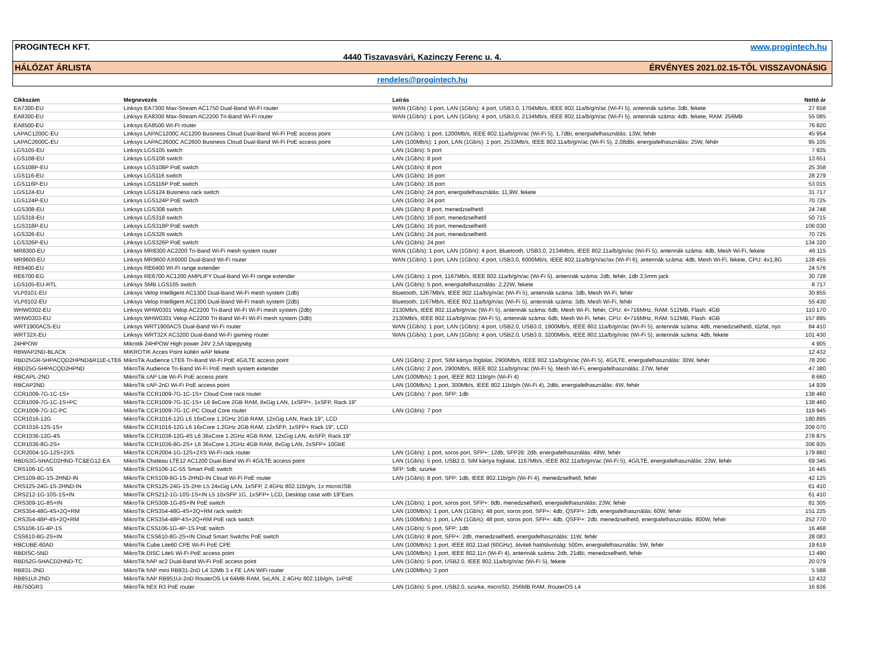PROGINTECH KFT.
4440 Tiszavasvári, Kazinczy Ferenc u. 4.
www.progintech.hu
HÁLÓZAT ÁRLISTA ÉRVÉNYES 2021.02.15-TŐL VISSZAVONÁSIG
rendeles@progintech.hu
| Cikkszám | Megnevezés | Leírás | Nettó ár |
| --- | --- | --- | --- |
| EA7300-EU | Linksys EA7300 Max-Stream AC1750 Dual-Band Wi-Fi router | WAN (1Gb/s): 1 port, LAN (1Gb/s): 4 port, USB3.0, 1704Mb/s, IEEE 802.11a/b/g/n/ac (Wi-Fi 5), antennák száma: 3db, fekete | 27 658 |
| EA8300-EU | Linksys EA8300 Max-Stream AC2200 Tri-Band Wi-Fi router | WAN (1Gb/s): 1 port, LAN (1Gb/s): 4 port, USB3.0, 2134Mb/s, IEEE 802.11a/b/g/n/ac (Wi-Fi 5), antennák száma: 4db, fekete, RAM: 256MB | 55 085 |
| EA8500-EU | Linksys EA8500 WI-FI router | | 76 820 |
| LAPAC1200C-EU | Linksys LAPAC1200C AC1200 Business Cloud Dual-Band Wi-Fi PoE access point | LAN (1Gb/s): 1 port, 1200Mb/s, IEEE 802.11a/b/g/n/ac (Wi-Fi 5), 1,7dBi, energiafelhasználás: 13W, fehér | 45 954 |
| LAPAC2600C-EU | Linksys LAPAC2600C AC2600 Business Cloud Dual-Band Wi-Fi PoE access point | LAN (100Mb/s): 1 port, LAN (1Gb/s): 1 port, 2533Mb/s, IEEE 802.11a/b/g/n/ac (Wi-Fi 5), 2,08dBi, energiafelhasználás: 25W, fehér | 95 105 |
| LGS105-EU | Linksys LGS105 switch | LAN (1Gb/s): 5 port | 7 935 |
| LGS108-EU | Linksys LGS108 switch | LAN (1Gb/s): 8 port | 13 651 |
| LGS108P-EU | Linksys LGS108P PoE switch | LAN (1Gb/s): 8 port | 25 358 |
| LGS116-EU | Linksys LGS116 switch | LAN (1Gb/s): 16 port | 28 279 |
| LGS116P-EU | Linksys LGS116P PoE switch | LAN (1Gb/s): 16 port | 53 015 |
| LGS124-EU | Linksys LGS124 Business rack switch | LAN (1Gb/s): 24 port, energiafelhasználás: 11,9W, fekete | 31 717 |
| LGS124P-EU | Linksys LGS124P PoE switch | LAN (1Gb/s): 24 port | 70 725 |
| LGS308-EU | Linksys LGS308 switch | LAN (1Gb/s): 8 port, menedzselhető | 24 748 |
| LGS318-EU | Linksys LGS318 switch | LAN (1Gb/s): 16 port, menedzselhető | 50 715 |
| LGS318P-EU | Linksys LGS318P PoE switch | LAN (1Gb/s): 16 port, menedzselhető | 106 030 |
| LGS326-EU | Linksys LGS326 switch | LAN (1Gb/s): 24 port, menedzselhető | 70 725 |
| LGS326P-EU | Linksys LGS326P PoE switch | LAN (1Gb/s): 24 port | 134 320 |
| MR8300-EU | Linksys MR8300 AC2200 Tri-Band Wi-Fi mesh system router | WAN (1Gb/s): 1 port, LAN (1Gb/s): 4 port, Bluetooth, USB3.0, 2134Mb/s, IEEE 802.11a/b/g/n/ac (Wi-Fi 5), antennák száma: 4db, Mesh Wi-Fi, fekete | 46 115 |
| MR9600-EU | Linksys MR9600 AX6000 Dual-Band Wi-Fi router | WAN (1Gb/s): 1 port, LAN (1Gb/s): 4 port, USB3.0, 6000Mb/s, IEEE 802.11a/b/g/n/ac/ax (Wi-Fi 6), antennák száma: 4db, Mesh Wi-Fi, fekete, CPU: 4x1,8G | 128 455 |
| RE6400-EU | Linksys RE6400 WI-FI range extender | | 24 576 |
| RE6700-EG | Linksys RE6700 AC1200 AMPLIFY Dual-Band Wi-Fi range extender | LAN (1Gb/s): 1 port, 1167Mb/s, IEEE 802.11a/b/g/n/ac (Wi-Fi 5), antennák száma: 2db, fehér, 1db 3,5mm jack | 30 728 |
| LGS105-EU-RTL | Linksys SMB LGS105 switch | LAN (1Gb/s): 5 port, energiafelhasználás: 2,22W, fekete | 8 717 |
| VLP0101-EU | Linksys Velop Intelligent AC1300 Dual-Band Wi-Fi mesh system (1db) | Bluetooth, 1267Mb/s, IEEE 802.11a/b/g/n/ac (Wi-Fi 5), antennák száma: 3db, Mesh Wi-Fi, fehér | 30 855 |
| VLP0102-EU | Linksys Velop Intelligent AC1300 Dual-Band Wi-Fi mesh system (2db) | Bluetooth, 1167Mb/s, IEEE 802.11a/b/g/n/ac (Wi-Fi 5), antennák száma: 3db, Mesh Wi-Fi, fehér | 55 430 |
| WHW0302-EU | Linksys WHW0301 Velop AC2200 Tri-Band Wi-Fi Wi-Fi mesh system (2db) | 2130Mb/s, IEEE 802.11a/b/g/n/ac (Wi-Fi 5), antennák száma: 6db, Mesh Wi-Fi, fehér, CPU: 4×716MHz, RAM: 512MB, Flash: 4GB | 110 170 |
| WHW0303-EU | Linksys WHW0301 Velop AC2200 Tri-Band Wi-Fi Wi-Fi mesh system (3db) | 2130Mb/s, IEEE 802.11a/b/g/n/ac (Wi-Fi 5), antennák száma: 6db, Mesh Wi-Fi, fehér, CPU: 4×716MHz, RAM: 512MB, Flash: 4GB | 157 895 |
| WRT1900ACS-EU | Linksys WRT1900ACS Dual-Band Wi-Fi router | WAN (1Gb/s): 1 port, LAN (1Gb/s): 4 port, USB2.0, USB3.0, 1900Mb/s, IEEE 802.11a/b/g/n/ac (Wi-Fi 5), antennák száma: 4db, menedzselhető, tűzfal, nyo | 84 410 |
| WRT32X-EU | Linksys WRT32X AC3200 Dual-Band Wi-Fi gaming router | WAN (1Gb/s): 1 port, LAN (1Gb/s): 4 port, USB2.0, USB3.0, 3200Mb/s, IEEE 802.11a/b/g/n/ac (Wi-Fi 5), antennák száma: 4db, fekete | 101 430 |
| 24HPOW | Mikrotik 24HPOW High power 24V 2,5A tápegység | | 4 905 |
| RBWAP2ND-BLACK | MIKROTIK Acces Point kültéri wAP fekete | | 12 432 |
| RBD25GR-5HPACQD2HPND&R11E-LTE6 | MikroTik Audience LTE6 Tri-Band Wi-Fi PoE 4G/LTE access point | LAN (1Gb/s): 2 port, SIM kártya foglalat, 2900Mb/s, IEEE 802.11a/b/g/n/ac (Wi-Fi 5), 4G/LTE, energiafelhasználás: 30W, fehér | 78 200 |
| RBD25G-5HPACQD2HPND | MikroTik Audience Tri-Band Wi-Fi PoE mesh system extender | LAN (1Gb/s): 2 port, 2900Mb/s, IEEE 802.11a/b/g/n/ac (Wi-Fi 5), Mesh Wi-Fi, energiafelhasználás: 27W, fehér | 47 380 |
| RBCAPL-2ND | MikroTik cAP Lite Wi-Fi PoE access point | LAN (100Mb/s): 1 port, IEEE 802.11b/g/n (Wi-Fi 4) | 8 660 |
| RBCAP2ND | MikroTik cAP-2nD Wi-Fi PoE access point | LAN (100Mb/s): 1 port, 300Mb/s, IEEE 802.11b/g/n (Wi-Fi 4), 2dBi, energiafelhasználás: 4W, fehér | 14 939 |
| CCR1009-7G-1C-1S+ | MikroTik CCR1009-7G-1C-1S+ Cloud Core rack router | LAN (1Gb/s): 7 port, SFP: 1db | 138 460 |
| CCR1009-7G-1C-1S+PC | MikroTik CCR1009-7G-1C-1S+ L6 9xCore 2GB RAM, 8xGig LAN, 1xSFP+, 1xSFP, Rack 19" | | 138 460 |
| CCR1009-7G-1C-PC | MikroTik CCR1009-7G-1C-PC Cloud Core router | LAN (1Gb/s): 7 port | 119 945 |
| CCR1016-12G | MikroTik CCR1016-12G L6 16xCore 1.2GHz 2GB RAM, 12xGig LAN, Rack 19", LCD | | 180 895 |
| CCR1016-12S-1S+ | MikroTik CCR1016-12G L6 16xCore 1.2GHz 2GB RAM, 12xSFP, 1xSFP+ Rack 19", LCD | | 209 070 |
| CCR1036-12G-4S | MikroTik CCR1036-12G-4S L6 36xCore 1.2GHz 4GB RAM, 12xGig LAN, 4xSFP, Rack 19" | | 278 875 |
| CCR1036-8G-2S+ | MikroTik CCR1036-8G-2S+ L6 36xCore 1.2GHz 4GB RAM, 8xGig LAN, 2xSFP+ 10GbE | | 306 935 |
| CCR2004-1G-12S+2XS | MikroTik CCR2004-1G-12S+2XS Wi-Fi rack router | LAN (1Gb/s): 1 port, soros port, SFP+: 12db, SFP28: 2db, energiafelhasználás: 49W, fehér | 179 860 |
| RBD53G-5HACD2HND-TC&EG12-EA | MikroTik Chateau LTE12 AC1200 Dual-Band Wi-Fi 4G/LTE access point | LAN (1Gb/s): 5 port, USB2.0, SIM kártya foglalat, 1167Mb/s, IEEE 802.11a/b/g/n/ac (Wi-Fi 5), 4G/LTE, energiafelhasználás: 23W, fehér | 69 345 |
| CRS106-1C-5S | MikroTik CRS106-1C-5S Smart PoE switch | SFP: 5db, szürke | 16 445 |
| CRS109-8G-1S-2HND-IN | MikroTik CRS109-8G-1S-2HND-IN Cloud Wi-Fi PoE router | LAN (1Gb/s): 8 port, SFP: 1db, IEEE 802.11b/g/n (Wi-Fi 4), menedzselhető, fehér | 42 125 |
| CRS125-24G-1S-2HND-IN | MikroTik CRS125-24G-1S-2Hn L5 24xGig LAN, 1xSFP, 2.4GHz 802.11b/g/n, 1x microUSB | | 61 410 |
| CRS212-1G-10S-1S+IN | MikroTik CRS212-1G-10S-1S+IN L5 10xSFP 1G, 1xSFP+ LCD, Desktop case with 19"Ears | | 61 410 |
| CRS309-1G-8S+IN | MikroTik CRS309-1G-8S+IN PoE switch | LAN (1Gb/s): 1 port, soros port, SFP+: 8db, menedzselhető, energiafelhasználás: 23W, fehér | 81 305 |
| CRS354-48G-4S+2Q+RM | MikroTik CRS354-48G-4S+2Q+RM rack switch | LAN (100Mb/s): 1 port, LAN (1Gb/s): 48 port, soros port, SFP+: 4db, QSFP+: 2db, energiafelhasználás: 60W, fehér | 151 225 |
| CRS354-48P-4S+2Q+RM | MikroTik CRS354-48P-4S+2Q+RM PoE rack switch | LAN (100Mb/s): 1 port, LAN (1Gb/s): 48 port, soros port, SFP+: 4db, QSFP+: 2db, menedzselhető, energiafelhasználás: 800W, fehér | 252 770 |
| CSS106-1G-4P-1S | MikroTik CSS106-1G-4P-1S PoE switch | LAN (1Gb/s): 5 port, SFP: 1db | 16 468 |
| CSS610-8G-2S+IN | MikroTik CSS610-8G-2S+IN Cloud Smart Switchs PoE switch | LAN (1Gb/s): 8 port, SFP+: 2db, menedzselhető, energiafelhasználás: 11W, fehér | 28 083 |
| RBCUBE-60AD | MikroTik Cube Lite60 CPE Wi-Fi PoE CPE | LAN (100Mb/s): 1 port, IEEE 802.11ad (60GHz), átviteli hatótávolság: 500m, energiafelhasználás: 5W, fehér | 19 619 |
| RBDISC-5ND | MikroTik DISC Lite5 Wi-Fi PoE access point | LAN (100Mb/s): 1 port, IEEE 802.11n (Wi-Fi 4), antennák száma: 2db, 21dBi, menedzselhető, fehér | 13 490 |
| RBD52G-5HACD2HND-TC | MikroTik hAP ac2 Dual-Band Wi-Fi PoE access point | LAN (1Gb/s): 5 port, USB2.0, IEEE 802.11a/b/g/n/ac (Wi-Fi 5), fekete | 20 079 |
| RB931-2ND | MikroTik hAP mini RB931-2nD L4 32Mb 3 x FE LAN WiFi router | LAN (100Mb/s): 3 port | 5 598 |
| RB951UI-2ND | MikroTik hAP RB951Ui-2nD RouterOS L4 64MB RAM, 5xLAN, 2.4GHz 802.11b/g/n, 1xPoE | | 12 432 |
| RB750GR3 | MikroTik hEX R3 PoE router | LAN (1Gb/s): 5 port, USB2.0, szürke, microSD, 256MB RAM, RouterOS L4 | 16 836 |